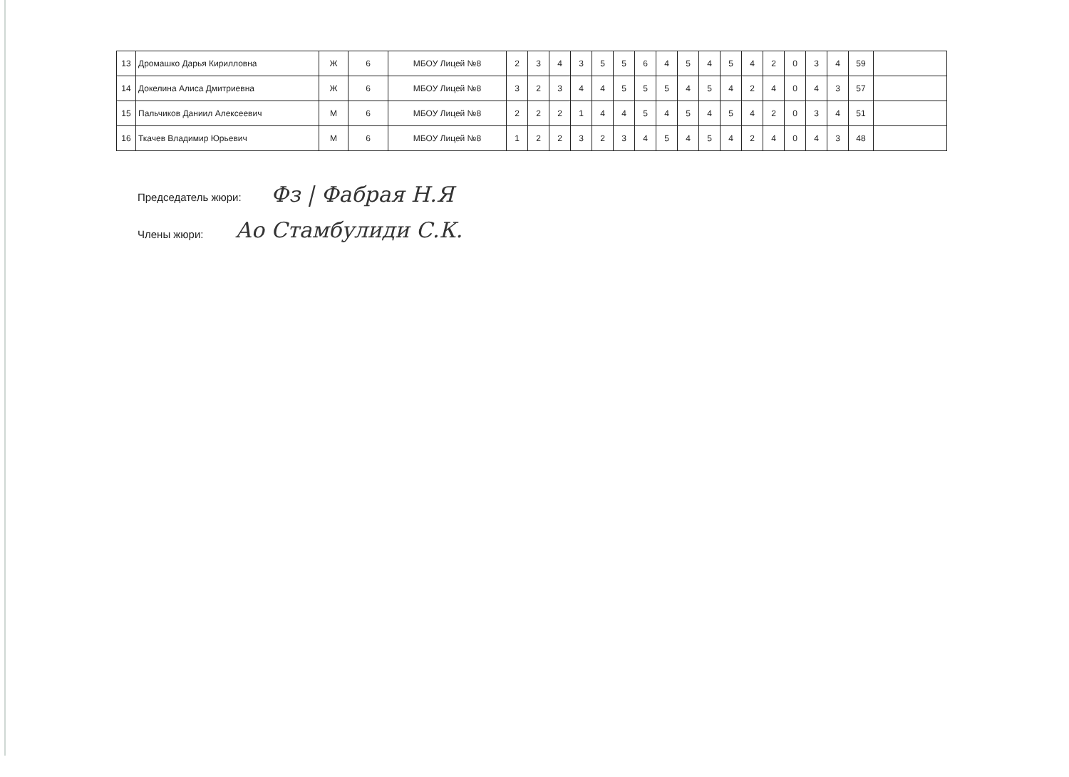| 13 | Дромашко Дарья Кирилловна | Ж | 6 | МБОУ Лицей №8 | 2 | 3 | 4 | 3 | 5 | 5 | 6 | 4 | 5 | 4 | 5 | 4 | 2 | 0 | 3 | 4 | 59 | |
| 14 | Докелина Алиса Дмитриевна | Ж | 6 | МБОУ Лицей №8 | 3 | 2 | 3 | 4 | 4 | 5 | 5 | 5 | 4 | 5 | 4 | 2 | 4 | 0 | 4 | 3 | 57 | |
| 15 | Пальчиков Даниил Алексеевич | М | 6 | МБОУ Лицей №8 | 2 | 2 | 2 | 1 | 4 | 4 | 5 | 4 | 5 | 4 | 5 | 4 | 2 | 0 | 3 | 4 | 51 | |
| 16 | Ткачев Владимир Юрьевич | М | 6 | МБОУ Лицей №8 | 1 | 2 | 2 | 3 | 2 | 3 | 4 | 5 | 4 | 5 | 4 | 2 | 4 | 0 | 4 | 3 | 48 | |
Председатель жюри: Фз | Фабрая Н.Я
Члены жюри: Ао Стамбулиди С.К.